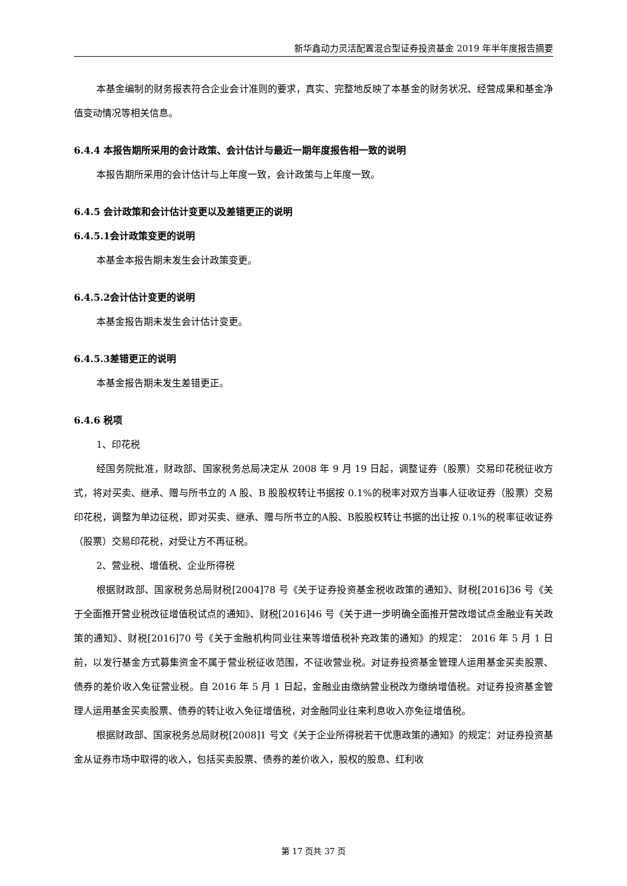新华鑫动力灵活配置混合型证券投资基金 2019 年半年度报告摘要
本基金编制的财务报表符合企业会计准则的要求，真实、完整地反映了本基金的财务状况、经营成果和基金净值变动情况等相关信息。
6.4.4 本报告期所采用的会计政策、会计估计与最近一期年度报告相一致的说明
本报告期所采用的会计估计与上年度一致，会计政策与上年度一致。
6.4.5 会计政策和会计估计变更以及差错更正的说明
6.4.5.1会计政策变更的说明
本基金本报告期未发生会计政策变更。
6.4.5.2会计估计变更的说明
本基金报告期未发生会计估计变更。
6.4.5.3差错更正的说明
本基金报告期未发生差错更正。
6.4.6 税项
1、印花税
经国务院批准，财政部、国家税务总局决定从 2008 年 9 月 19 日起，调整证券（股票）交易印花税征收方式，将对买卖、继承、赠与所书立的 A 股、B 股股权转让书据按 0.1%的税率对双方当事人征收证券（股票）交易印花税，调整为单边征税，即对买卖、继承、赠与所书立的A股、B股股权转让书据的出让按 0.1%的税率征收证券（股票）交易印花税，对受让方不再征税。
2、营业税、增值税、企业所得税
根据财政部、国家税务总局财税[2004]78 号《关于证券投资基金税收政策的通知》、财税[2016]36 号《关于全面推开营业税改征增值税试点的通知》、财税[2016]46 号《关于进一步明确全面推开营改增试点金融业有关政策的通知》、财税[2016]70 号《关于金融机构同业往来等增值税补充政策的通知》的规定： 2016 年 5 月 1 日前，以发行基金方式募集资金不属于营业税征收范围，不征收营业税。对证券投资基金管理人运用基金买卖股票、债券的差价收入免征营业税。自 2016 年 5 月 1 日起，金融业由缴纳营业税改为缴纳增值税。对证券投资基金管理人运用基金买卖股票、债券的转让收入免征增值税，对金融同业往来利息收入亦免征增值税。
根据财政部、国家税务总局财税[2008]1 号文《关于企业所得税若干优惠政策的通知》的规定：对证券投资基金从证券市场中取得的收入，包括买卖股票、债券的差价收入，股权的股息、红利收
第 17 页共 37 页